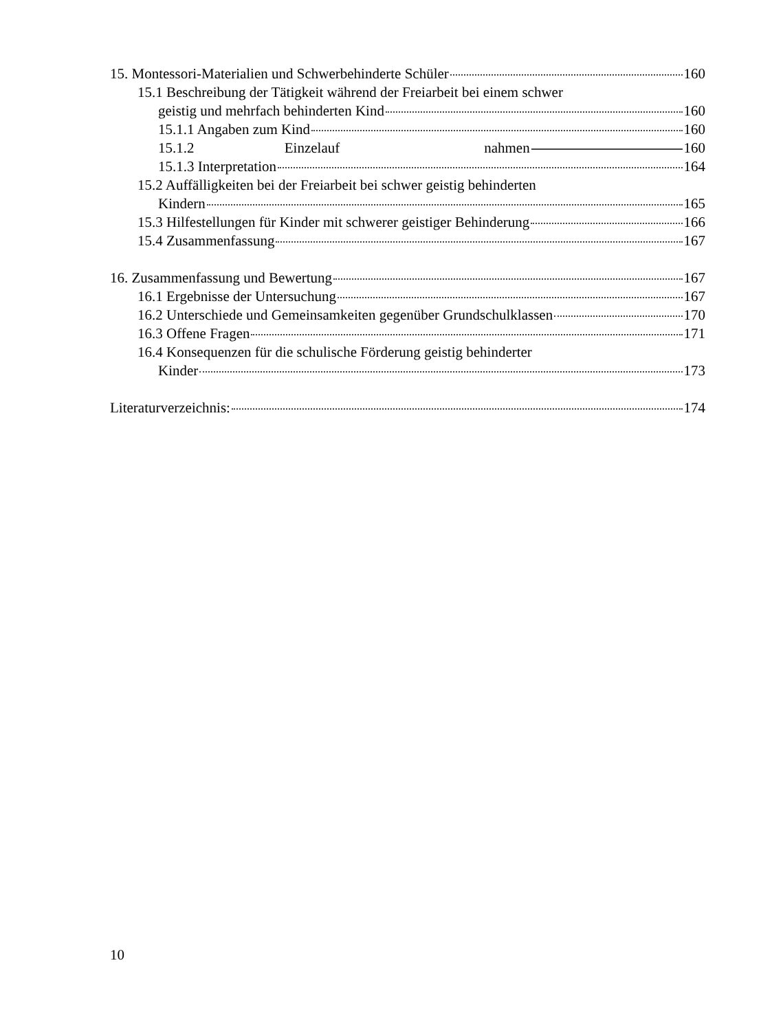15. Montessori-Materialien und Schwerbehinderte Schüler 160
15.1 Beschreibung der Tätigkeit während der Freiarbeit bei einem schwer
geistig und mehrfach behinderten Kind 160
15.1.1 Angaben zum Kind 160
15.1.2 Einzelauf nahmen 160
15.1.3 Interpretation 164
15.2 Auffälligkeiten bei der Freiarbeit bei schwer geistig behinderten
Kindern 165
15.3 Hilfestellungen für Kinder mit schwerer geistiger Behinderung 166
15.4 Zusammenfassung 167
16. Zusammenfassung und Bewertung 167
16.1 Ergebnisse der Untersuchung 167
16.2 Unterschiede und Gemeinsamkeiten gegenüber Grundschulklassen 170
16.3 Offene Fragen 171
16.4 Konsequenzen für die schulische Förderung geistig behinderter
Kinder 173
Literaturverzeichnis: 174
10